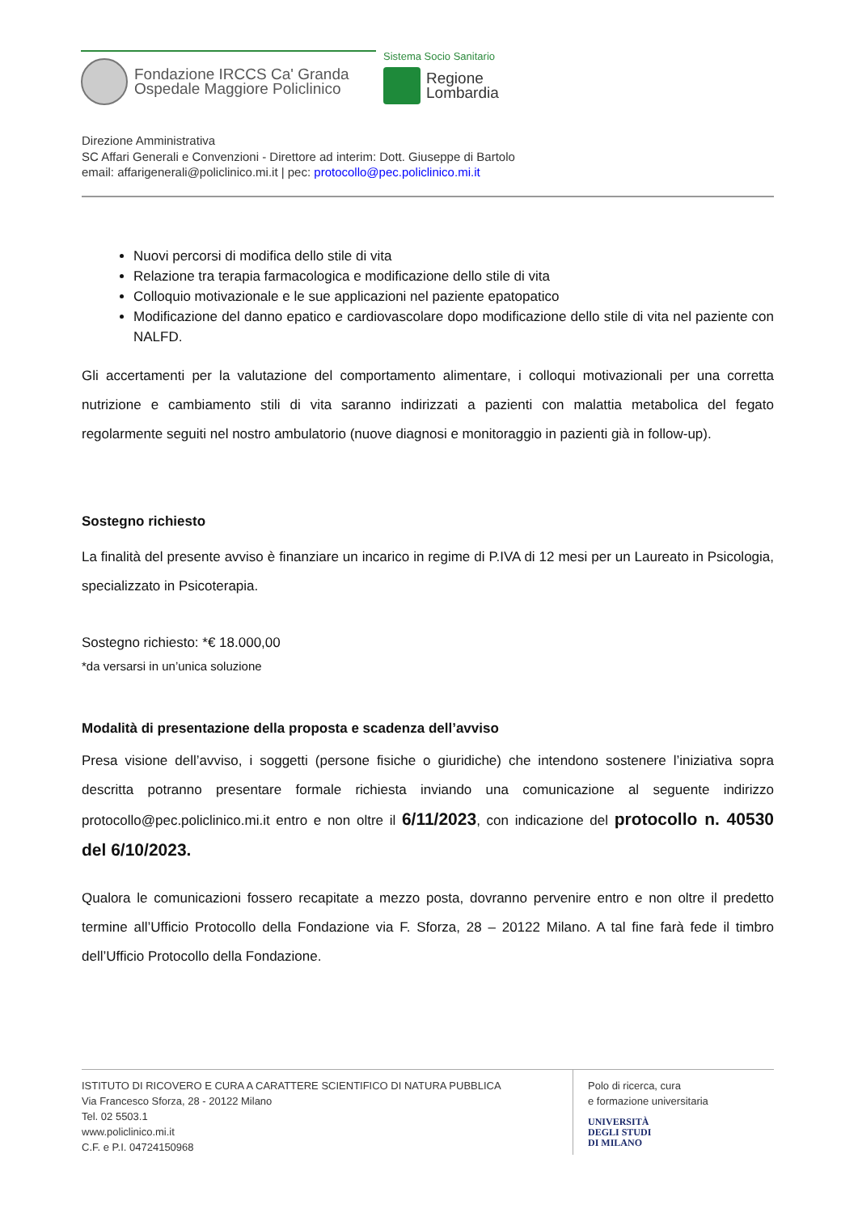Fondazione IRCCS Ca' Granda
Ospedale Maggiore Policlinico
Sistema Socio Sanitario
Regione
Lombardia
Direzione Amministrativa
SC Affari Generali e Convenzioni - Direttore ad interim: Dott. Giuseppe di Bartolo
email: affarigenerali@policlinico.mi.it | pec: protocollo@pec.policlinico.mi.it
Nuovi percorsi di modifica dello stile di vita
Relazione tra terapia farmacologica e modificazione dello stile di vita
Colloquio motivazionale e le sue applicazioni nel paziente epatopatico
Modificazione del danno epatico e cardiovascolare dopo modificazione dello stile di vita nel paziente con NALFD.
Gli accertamenti per la valutazione del comportamento alimentare, i colloqui motivazionali per una corretta nutrizione e cambiamento stili di vita saranno indirizzati a pazienti con malattia metabolica del fegato regolarmente seguiti nel nostro ambulatorio (nuove diagnosi e monitoraggio in pazienti già in follow-up).
Sostegno richiesto
La finalità del presente avviso è finanziare un incarico in regime di P.IVA di 12 mesi per un Laureato in Psicologia, specializzato in Psicoterapia.
Sostegno richiesto: *€ 18.000,00
*da versarsi in un’unica soluzione
Modalità di presentazione della proposta e scadenza dell’avviso
Presa visione dell’avviso, i soggetti (persone fisiche o giuridiche) che intendono sostenere l’iniziativa sopra descritta potranno presentare formale richiesta inviando una comunicazione al seguente indirizzo protocollo@pec.policlinico.mi.it entro e non oltre il 6/11/2023, con indicazione del protocollo n. 40530 del 6/10/2023.
Qualora le comunicazioni fossero recapitate a mezzo posta, dovranno pervenire entro e non oltre il predetto termine all’Ufficio Protocollo della Fondazione via F. Sforza, 28 – 20122 Milano. A tal fine farà fede il timbro dell’Ufficio Protocollo della Fondazione.
ISTITUTO DI RICOVERO E CURA A CARATTERE SCIENTIFICO DI NATURA PUBBLICA
Via Francesco Sforza, 28 - 20122 Milano
Tel. 02 5503.1
www.policlinico.mi.it
C.F. e P.I. 04724150968
Polo di ricerca, cura
e formazione universitaria
UNIVERSITÀ
DEGLI STUDI
DI MILANO